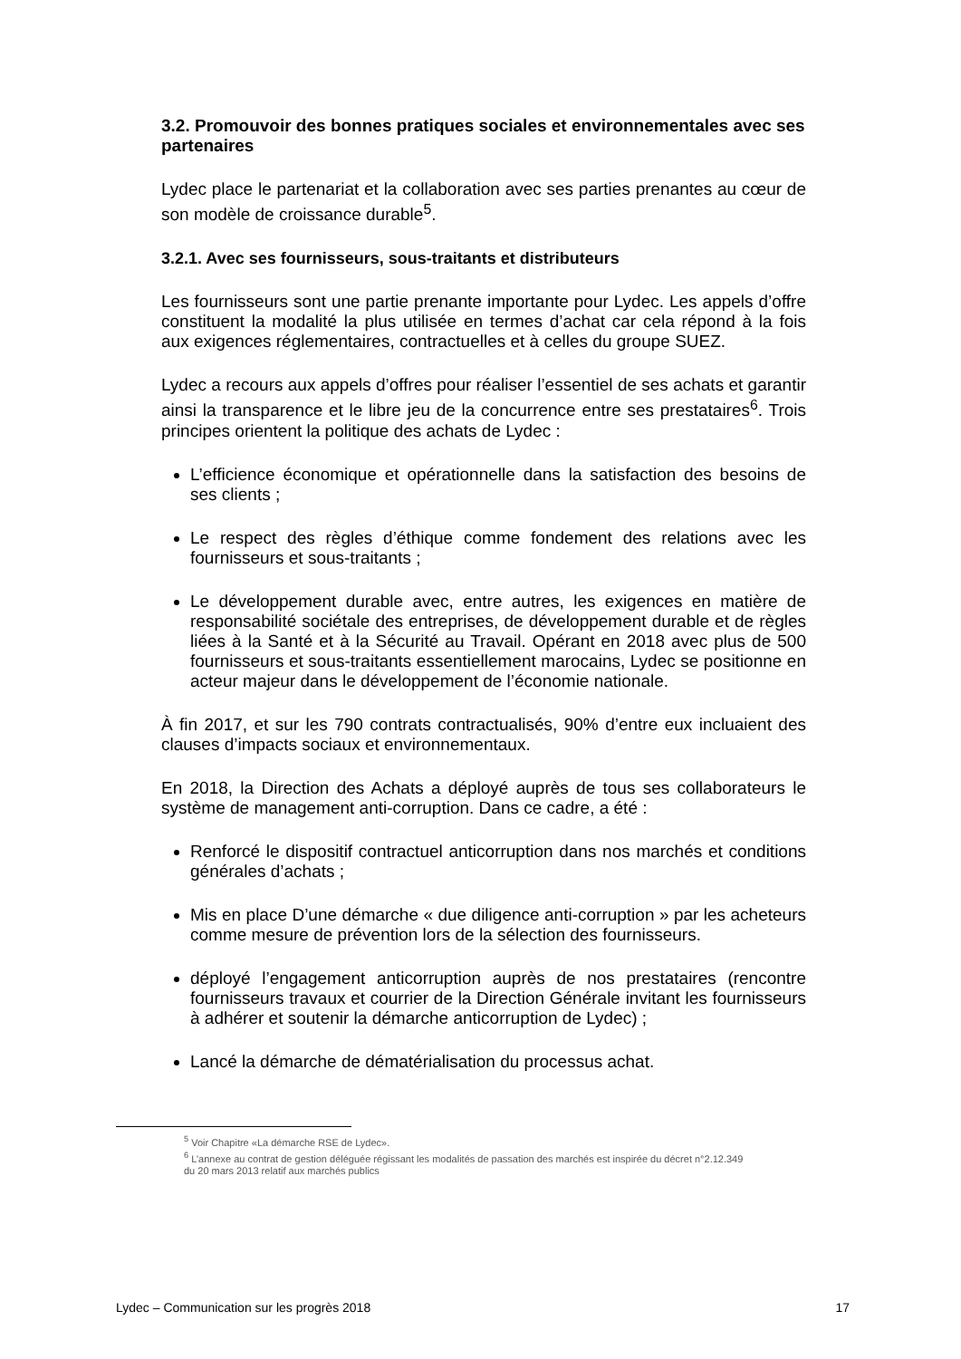3.2. Promouvoir des bonnes pratiques sociales et environnementales avec ses partenaires
Lydec place le partenariat et la collaboration avec ses parties prenantes au cœur de son modèle de croissance durable<sup>5</sup>.
3.2.1. Avec ses fournisseurs, sous-traitants et distributeurs
Les fournisseurs sont une partie prenante importante pour Lydec. Les appels d’offre constituent la modalité la plus utilisée en termes d’achat car cela répond à la fois aux exigences réglementaires, contractuelles et à celles du groupe SUEZ.
Lydec a recours aux appels d’offres pour réaliser l’essentiel de ses achats et garantir ainsi la transparence et le libre jeu de la concurrence entre ses prestataires<sup>6</sup>. Trois principes orientent la politique des achats de Lydec :
L’efficience économique et opérationnelle dans la satisfaction des besoins de ses clients ;
Le respect des règles d’éthique comme fondement des relations avec les fournisseurs et sous-traitants ;
Le développement durable avec, entre autres, les exigences en matière de responsabilité sociétale des entreprises, de développement durable et de règles liées à la Santé et à la Sécurité au Travail. Opérant en 2018 avec plus de 500 fournisseurs et sous-traitants essentiellement marocains, Lydec se positionne en acteur majeur dans le développement de l’économie nationale.
À fin 2017, et sur les 790 contrats contractualisés, 90% d’entre eux incluaient des clauses d’impacts sociaux et environnementaux.
En 2018, la Direction des Achats a déployé auprès de tous ses collaborateurs le système de management anti-corruption. Dans ce cadre, a été :
Renforcé le dispositif contractuel anticorruption dans nos marchés et conditions générales d’achats ;
Mis en place D’une démarche « due diligence anti-corruption » par les acheteurs comme mesure de prévention lors de la sélection des fournisseurs.
déployé l’engagement anticorruption auprès de nos prestataires (rencontre fournisseurs travaux et courrier de la Direction Générale invitant les fournisseurs à adhérer et soutenir la démarche anticorruption de Lydec) ;
Lancé la démarche de dématérialisation du processus achat.
<sup>5</sup> Voir Chapitre «La démarche RSE de Lydec».
<sup>6</sup> L’annexe au contrat de gestion déléguée régissant les modalités de passation des marchés est inspirée du décret n°2.12.349 du 20 mars 2013 relatif aux marchés publics
Lydec – Communication sur les progrès 2018 17